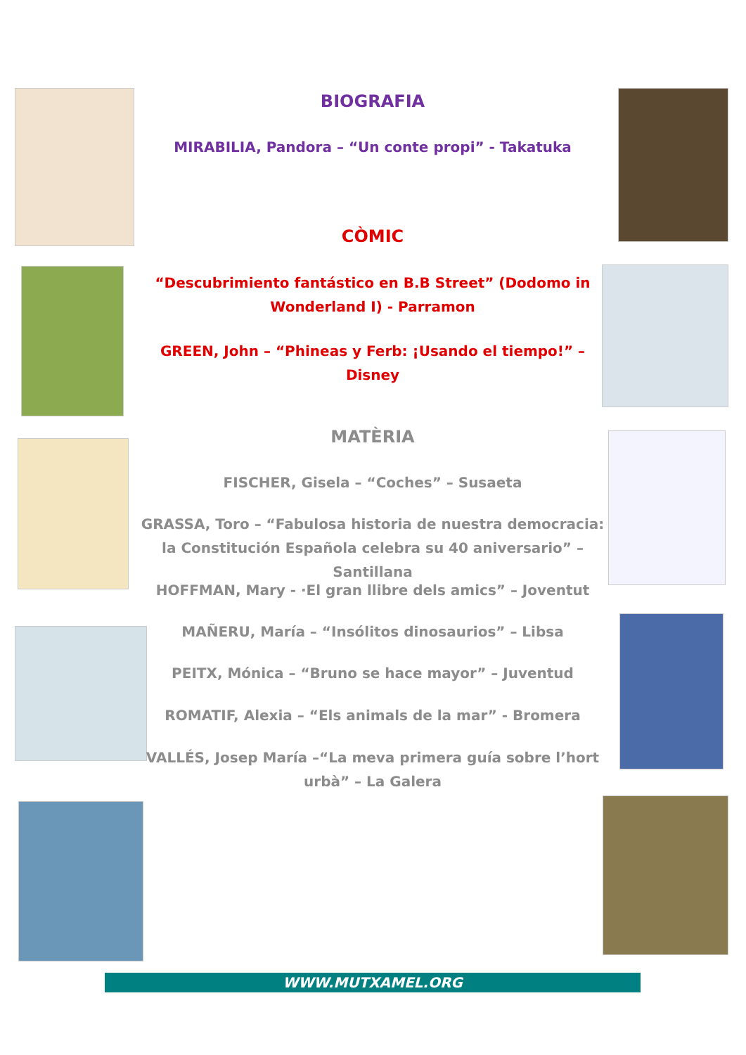BIOGRAFIA
MIRABILIA, Pandora – “Un conte propi” - Takatuka
CÒMIC
“Descubrimiento fantástico en B.B Street” (Dodomo in Wonderland I) - Parramon
GREEN, John – “Phineas y Ferb: ¡Usando el tiempo!” – Disney
MATÈRIA
FISCHER, Gisela – “Coches” – Susaeta
GRASSA, Toro – “Fabulosa historia de nuestra democracia: la Constitución Española celebra su 40 aniversario” – Santillana
HOFFMAN, Mary - ·El gran llibre dels amics” – Joventut
MAÑERU, María – “Insólitos dinosaurios” – Libsa
PEITX, Mónica – “Bruno se hace mayor” – Juventud
ROMATIF, Alexia – “Els animals de la mar” - Bromera
VALLÉS, Josep María –“La meva primera guía sobre l’hort urbà” – La Galera
WWW.MUTXAMEL.ORG